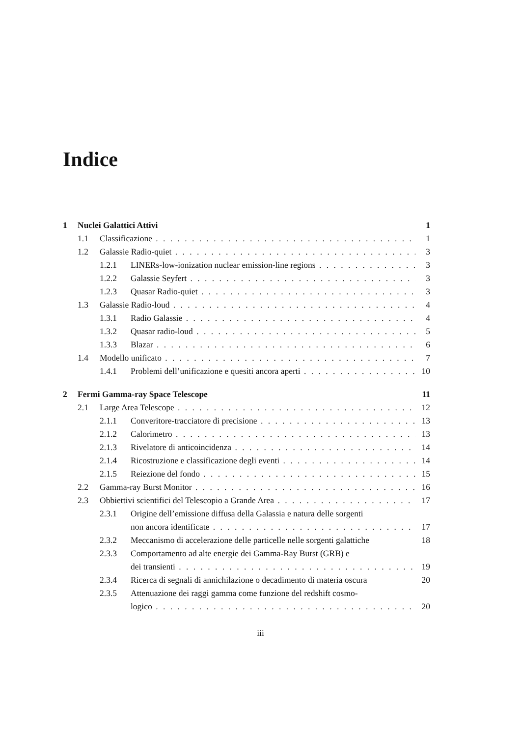Indice
1 Nuclei Galattici Attivi 1
1.1 Classificazione 1
1.2 Galassie Radio-quiet 3
1.2.1 LINERs-low-ionization nuclear emission-line regions 3
1.2.2 Galassie Seyfert 3
1.2.3 Quasar Radio-quiet 3
1.3 Galassie Radio-loud 4
1.3.1 Radio Galassie 4
1.3.2 Quasar radio-loud 5
1.3.3 Blazar 6
1.4 Modello unificato 7
1.4.1 Problemi dell’unificazione e quesiti ancora aperti 10
2 Fermi Gamma-ray Space Telescope 11
2.1 Large Area Telescope 12
2.1.1 Converitore-tracciatore di precisione 13
2.1.2 Calorimetro 13
2.1.3 Rivelatore di anticoincidenza 14
2.1.4 Ricostruzione e classificazione degli eventi 14
2.1.5 Reiezione del fondo 15
2.2 Gamma-ray Burst Monitor 16
2.3 Obbiettivi scientifici del Telescopio a Grande Area 17
2.3.1 Origine dell’emissione diffusa della Galassia e natura delle sorgenti
non ancora identificate 17
2.3.2 Meccanismo di accelerazione delle particelle nelle sorgenti galattiche 18
2.3.3 Comportamento ad alte energie dei Gamma-Ray Burst (GRB) e
dei transienti 19
2.3.4 Ricerca di segnali di annichilazione o decadimento di materia oscura 20
2.3.5 Attenuazione dei raggi gamma come funzione del redshift cosmo-
logico 20
iii